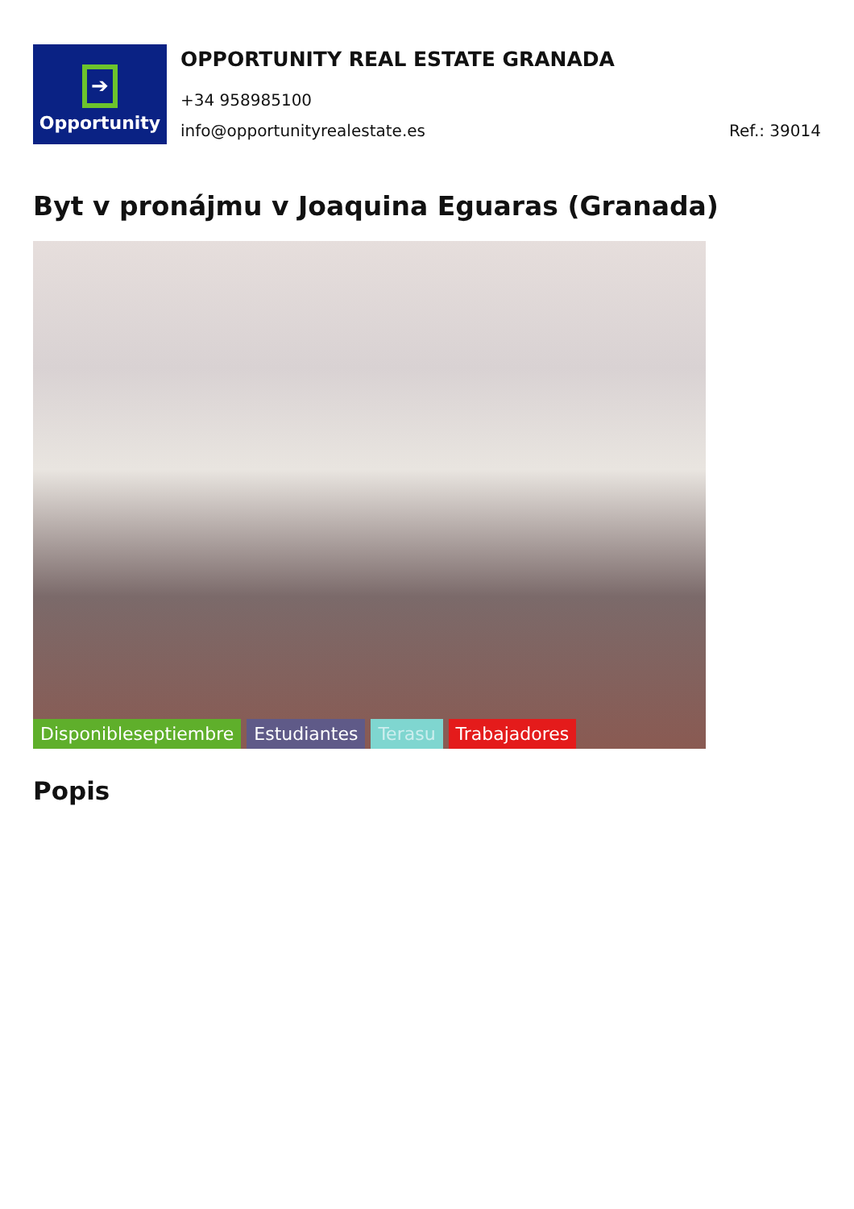➔
Opportunity
OPPORTUNITY REAL ESTATE GRANADA
+34 958985100
info@opportunityrealestate.es Ref.: 39014
Byt v pronájmu v Joaquina Eguaras (Granada)
Disponibleseptiembre Estudiantes Terasu Trabajadores
Popis